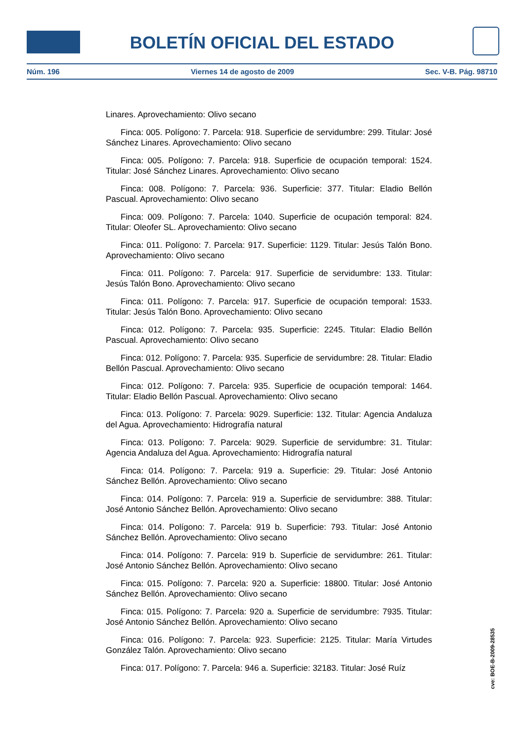BOLETÍN OFICIAL DEL ESTADO
Núm. 196 Viernes 14 de agosto de 2009 Sec. V-B. Pág. 98710
Linares. Aprovechamiento: Olivo secano
Finca: 005. Polígono: 7. Parcela: 918. Superficie de servidumbre: 299. Titular: José Sánchez Linares. Aprovechamiento: Olivo secano
Finca: 005. Polígono: 7. Parcela: 918. Superficie de ocupación temporal: 1524. Titular: José Sánchez Linares. Aprovechamiento: Olivo secano
Finca: 008. Polígono: 7. Parcela: 936. Superficie: 377. Titular: Eladio Bellón Pascual. Aprovechamiento: Olivo secano
Finca: 009. Polígono: 7. Parcela: 1040. Superficie de ocupación temporal: 824. Titular: Oleofer SL. Aprovechamiento: Olivo secano
Finca: 011. Polígono: 7. Parcela: 917. Superficie: 1129. Titular: Jesús Talón Bono. Aprovechamiento: Olivo secano
Finca: 011. Polígono: 7. Parcela: 917. Superficie de servidumbre: 133. Titular: Jesús Talón Bono. Aprovechamiento: Olivo secano
Finca: 011. Polígono: 7. Parcela: 917. Superficie de ocupación temporal: 1533. Titular: Jesús Talón Bono. Aprovechamiento: Olivo secano
Finca: 012. Polígono: 7. Parcela: 935. Superficie: 2245. Titular: Eladio Bellón Pascual. Aprovechamiento: Olivo secano
Finca: 012. Polígono: 7. Parcela: 935. Superficie de servidumbre: 28. Titular: Eladio Bellón Pascual. Aprovechamiento: Olivo secano
Finca: 012. Polígono: 7. Parcela: 935. Superficie de ocupación temporal: 1464. Titular: Eladio Bellón Pascual. Aprovechamiento: Olivo secano
Finca: 013. Polígono: 7. Parcela: 9029. Superficie: 132. Titular: Agencia Andaluza del Agua. Aprovechamiento: Hidrografía natural
Finca: 013. Polígono: 7. Parcela: 9029. Superficie de servidumbre: 31. Titular: Agencia Andaluza del Agua. Aprovechamiento: Hidrografía natural
Finca: 014. Polígono: 7. Parcela: 919 a. Superficie: 29. Titular: José Antonio Sánchez Bellón. Aprovechamiento: Olivo secano
Finca: 014. Polígono: 7. Parcela: 919 a. Superficie de servidumbre: 388. Titular: José Antonio Sánchez Bellón. Aprovechamiento: Olivo secano
Finca: 014. Polígono: 7. Parcela: 919 b. Superficie: 793. Titular: José Antonio Sánchez Bellón. Aprovechamiento: Olivo secano
Finca: 014. Polígono: 7. Parcela: 919 b. Superficie de servidumbre: 261. Titular: José Antonio Sánchez Bellón. Aprovechamiento: Olivo secano
Finca: 015. Polígono: 7. Parcela: 920 a. Superficie: 18800. Titular: José Antonio Sánchez Bellón. Aprovechamiento: Olivo secano
Finca: 015. Polígono: 7. Parcela: 920 a. Superficie de servidumbre: 7935. Titular: José Antonio Sánchez Bellón. Aprovechamiento: Olivo secano
Finca: 016. Polígono: 7. Parcela: 923. Superficie: 2125. Titular: María Virtudes González Talón. Aprovechamiento: Olivo secano
Finca: 017. Polígono: 7. Parcela: 946 a. Superficie: 32183. Titular: José Ruíz
cve: BOE-B-2009-28535